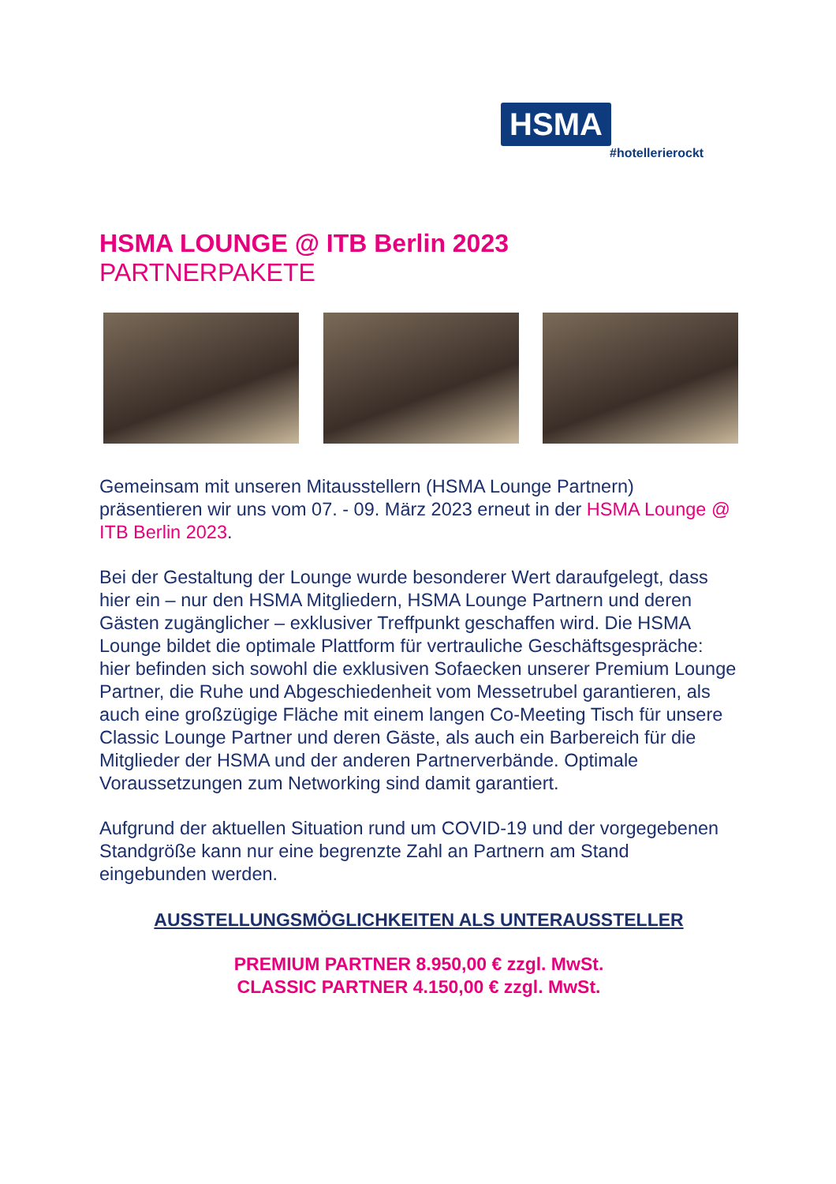HSMA
#hotellerierockt
HSMA LOUNGE @ ITB Berlin 2023
PARTNERPAKETE
Gemeinsam mit unseren Mitausstellern (HSMA Lounge Partnern) präsentieren wir uns vom 07. - 09. März 2023 erneut in der HSMA Lounge @ ITB Berlin 2023.
Bei der Gestaltung der Lounge wurde besonderer Wert daraufgelegt, dass hier ein – nur den HSMA Mitgliedern, HSMA Lounge Partnern und deren Gästen zugänglicher – exklusiver Treffpunkt geschaffen wird. Die HSMA Lounge bildet die optimale Plattform für vertrauliche Geschäftsgespräche: hier befinden sich sowohl die exklusiven Sofaecken unserer Premium Lounge Partner, die Ruhe und Abgeschiedenheit vom Messetrubel garantieren, als auch eine großzügige Fläche mit einem langen Co-Meeting Tisch für unsere Classic Lounge Partner und deren Gäste, als auch ein Barbereich für die Mitglieder der HSMA und der anderen Partnerverbände. Optimale Voraussetzungen zum Networking sind damit garantiert.
Aufgrund der aktuellen Situation rund um COVID-19 und der vorgegebenen Standgröße kann nur eine begrenzte Zahl an Partnern am Stand eingebunden werden.
AUSSTELLUNGSMÖGLICHKEITEN ALS UNTERAUSSTELLER
PREMIUM PARTNER 8.950,00 € zzgl. MwSt.
CLASSIC PARTNER 4.150,00 € zzgl. MwSt.